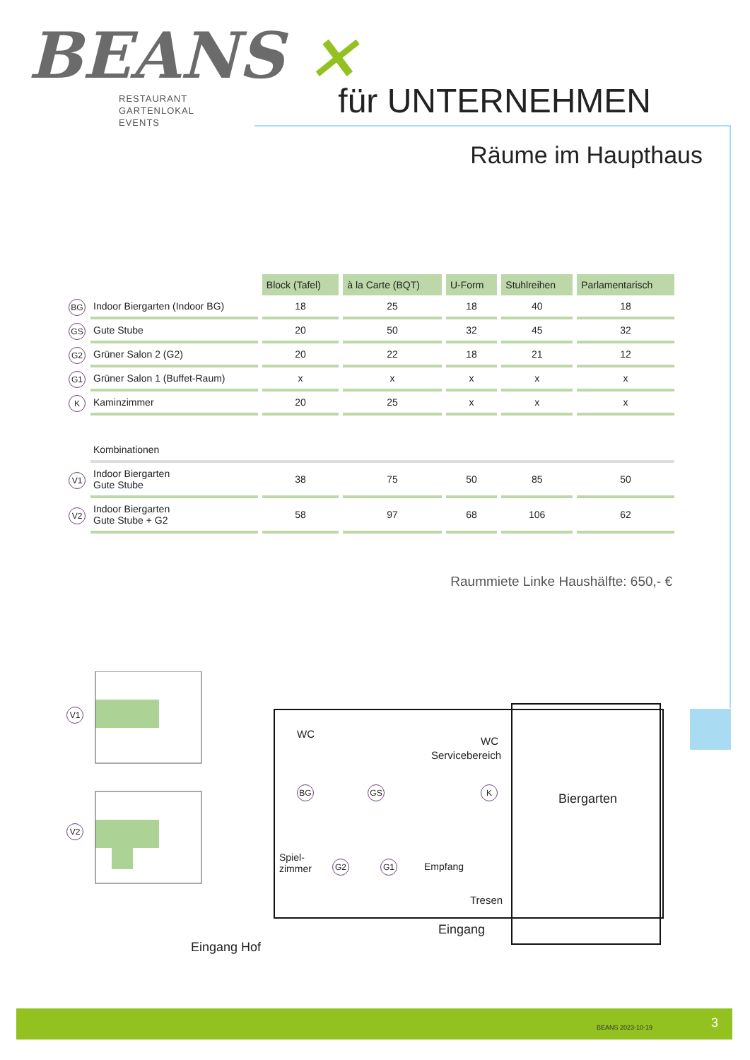BEANS ×
RESTAURANT
GARTENLOKAL
EVENTS
für UNTERNEHMEN
Räume im Haupthaus
| | | Block (Tafel) | à la Carte (BQT) | U-Form | Stuhlreihen | Parlamentarisch |
| BG | Indoor Biergarten (Indoor BG) | 18 | 25 | 18 | 40 | 18 |
| GS | Gute Stube | 20 | 50 | 32 | 45 | 32 |
| G2 | Grüner Salon 2 (G2) | 20 | 22 | 18 | 21 | 12 |
| G1 | Grüner Salon 1 (Buffet-Raum) | x | x | x | x | x |
| K | Kaminzimmer | 20 | 25 | x | x | x |
| | Kombinationen | | | | | |
| V1 | Indoor Biergarten Gute Stube | 38 | 75 | 50 | 85 | 50 |
| V2 | Indoor Biergarten Gute Stube + G2 | 58 | 97 | 68 | 106 | 62 |
Raummiete Linke Haushälfte: 650,- €
V1
V2
Eingang Hof
WC
BG GS
Servicebereich
WC
K
Biergarten
Spiel-
zimmer
G2 G1 Empfang
Tresen
Eingang
BEANS 2023-10-19 3